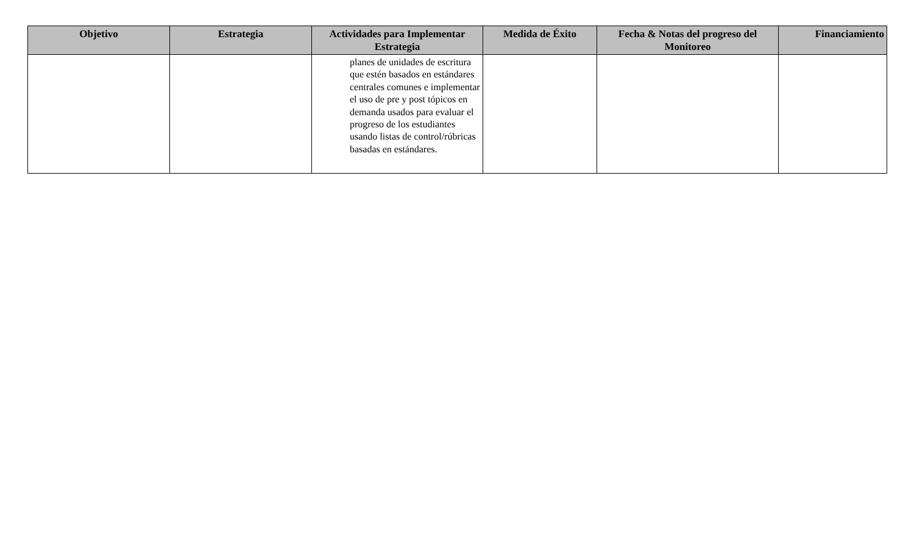| Objetivo | Estrategia | Actividades para Implementar Estrategia | Medida de Éxito | Fecha & Notas del progreso del Monitoreo | Financiamiento |
| --- | --- | --- | --- | --- | --- |
| | | planes de unidades de escritura que estén basados en estándares centrales comunes e implementar el uso de pre y post tópicos en demanda usados para evaluar el progreso de los estudiantes usando listas de control/rúbricas basadas en estándares. | | | |